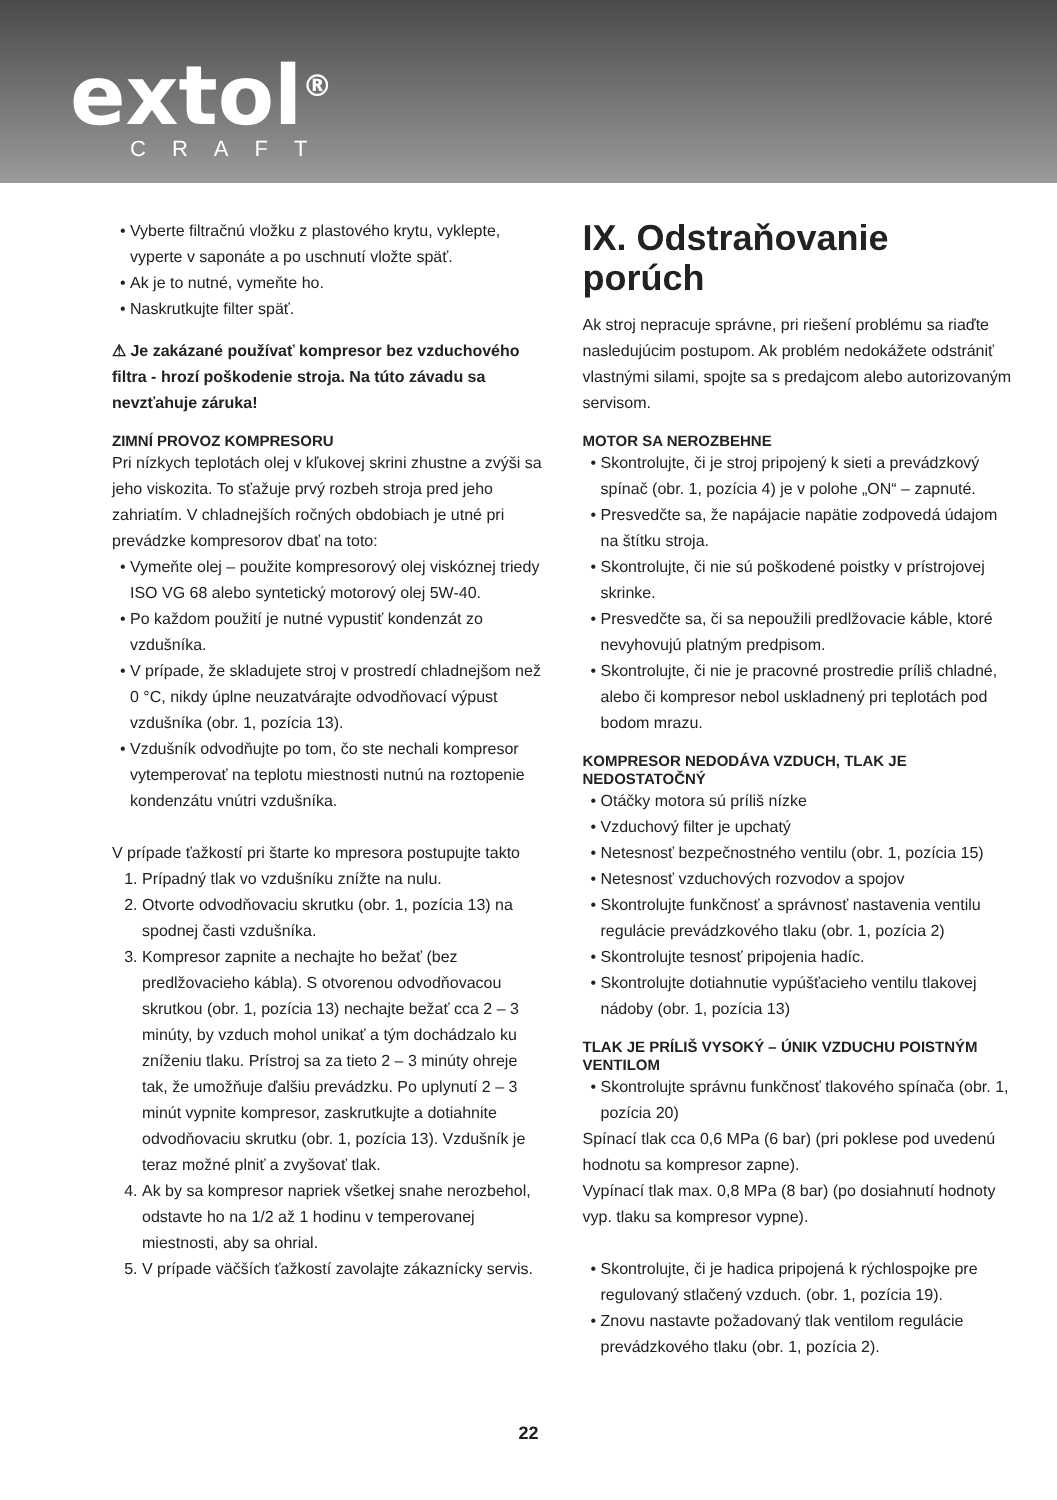extol<sup>®</sup>
CRAFT
Vyberte filtračnú vložku z plastového krytu, vyklepte, vyperte v saponáte a po uschnutí vložte späť.
Ak je to nutné, vymeňte ho.
Naskrutkujte filter späť.
⚠ Je zakázané používať kompresor bez vzduchového filtra - hrozí poškodenie stroja. Na túto závadu sa nevzťahuje záruka!
ZIMNÍ PROVOZ KOMPRESORU
Pri nízkych teplotách olej v kľukovej skrini zhustne a zvýši sa jeho viskozita. To sťažuje prvý rozbeh stroja pred jeho zahriatím. V chladnejších ročných obdobiach je utné pri prevádzke kompresorov dbať na toto:
Vymeňte olej – použite kompresorový olej viskóznej triedy ISO VG 68 alebo syntetický motorový olej 5W-40.
Po každom použití je nutné vypustiť kondenzát zo vzdušníka.
V prípade, že skladujete stroj v prostredí chladnejšom než 0 °C, nikdy úplne neuzatvárajte odvodňovací výpust vzdušníka (obr. 1, pozícia 13).
Vzdušník odvodňujte po tom, čo ste nechali kompresor vytemperovať na teplotu miestnosti nutnú na roztopenie kondenzátu vnútri vzdušníka.
V prípade ťažkostí pri štarte ko mpresora postupujte takto
1. Prípadný tlak vo vzdušníku znížte na nulu.
2. Otvorte odvodňovaciu skrutku (obr. 1, pozícia 13) na spodnej časti vzdušníka.
3. Kompresor zapnite a nechajte ho bežať (bez predlžovacieho kábla). S otvorenou odvodňovacou skrutkou (obr. 1, pozícia 13) nechajte bežať cca 2 – 3 minúty, by vzduch mohol unikať a tým dochádzalo ku zníženiu tlaku. Prístroj sa za tieto 2 – 3 minúty ohreje tak, že umožňuje ďalšiu prevádzku. Po uplynutí 2 – 3 minút vypnite kompresor, zaskrutkujte a dotiahnite odvodňovaciu skrutku (obr. 1, pozícia 13). Vzdušník je teraz možné plniť a zvyšovať tlak.
4. Ak by sa kompresor napriek všetkej snahe nerozbehol, odstavte ho na 1/2 až 1 hodinu v temperovanej miestnosti, aby sa ohrial.
5. V prípade väčších ťažkostí zavolajte zákaznícky servis.
IX. Odstraňovanie porúch
Ak stroj nepracuje správne, pri riešení problému sa riaďte nasledujúcim postupom. Ak problém nedokážete odstrániť vlastnými silami, spojte sa s predajcom alebo autorizovaným servisom.
MOTOR SA NEROZBEHNE
Skontrolujte, či je stroj pripojený k sieti a prevádzkový spínač (obr. 1, pozícia 4) je v polohe „ON“ – zapnuté.
Presvedčte sa, že napájacie napätie zodpovedá údajom na štítku stroja.
Skontrolujte, či nie sú poškodené poistky v prístrojovej skrinke.
Presvedčte sa, či sa nepoužili predlžovacie káble, ktoré nevyhovujú platným predpisom.
Skontrolujte, či nie je pracovné prostredie príliš chladné, alebo či kompresor nebol uskladnený pri teplotách pod bodom mrazu.
KOMPRESOR NEDODÁVA VZDUCH, TLAK JE NEDOSTATOČNÝ
Otáčky motora sú príliš nízke
Vzduchový filter je upchatý
Netesnosť bezpečnostného ventilu (obr. 1, pozícia 15)
Netesnosť vzduchových rozvodov a spojov
Skontrolujte funkčnosť a správnosť nastavenia ventilu regulácie prevádzkového tlaku (obr. 1, pozícia 2)
Skontrolujte tesnosť pripojenia hadíc.
Skontrolujte dotiahnutie vypúšťacieho ventilu tlakovej nádoby (obr. 1, pozícia 13)
TLAK JE PRÍLIŠ VYSOKÝ – ÚNIK VZDUCHU POISTNÝM VENTILOM
Skontrolujte správnu funkčnosť tlakového spínača (obr. 1, pozícia 20)
Spínací tlak cca 0,6 MPa (6 bar) (pri poklese pod uvedenú hodnotu sa kompresor zapne).
Vypínací tlak max. 0,8 MPa (8 bar) (po dosiahnutí hodnoty vyp. tlaku sa kompresor vypne).
Skontrolujte, či je hadica pripojená k rýchlospojke pre regulovaný stlačený vzduch. (obr. 1, pozícia 19).
Znovu nastavte požadovaný tlak ventilom regulácie prevádzkového tlaku (obr. 1, pozícia 2).
22